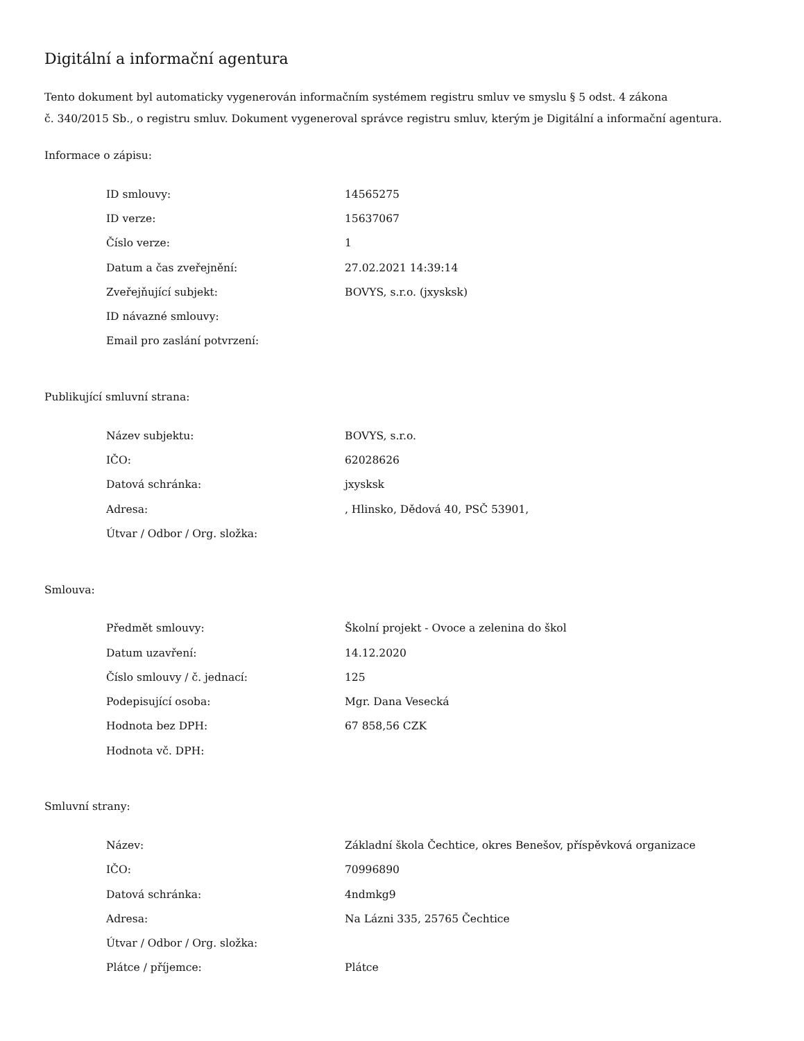Digitální a informační agentura
Tento dokument byl automaticky vygenerován informačním systémem registru smluv ve smyslu § 5 odst. 4 zákona
č. 340/2015 Sb., o registru smluv. Dokument vygeneroval správce registru smluv, kterým je Digitální a informační agentura.
Informace o zápisu:
| ID smlouvy: | 14565275 |
| ID verze: | 15637067 |
| Číslo verze: | 1 |
| Datum a čas zveřejnění: | 27.02.2021 14:39:14 |
| Zveřejňující subjekt: | BOVYS, s.r.o. (jxysksk) |
| ID návazné smlouvy: | |
| Email pro zaslání potvrzení: | |
Publikující smluvní strana:
| Název subjektu: | BOVYS, s.r.o. |
| IČO: | 62028626 |
| Datová schránka: | jxysksk |
| Adresa: | , Hlinsko, Dědová 40, PSČ 53901, |
| Útvar / Odbor / Org. složka: | |
Smlouva:
| Předmět smlouvy: | Školní projekt - Ovoce a zelenina do škol |
| Datum uzavření: | 14.12.2020 |
| Číslo smlouvy / č. jednací: | 125 |
| Podepisující osoba: | Mgr. Dana Vesecká |
| Hodnota bez DPH: | 67 858,56 CZK |
| Hodnota vč. DPH: | |
Smluvní strany:
| Název: | Základní škola Čechtice, okres Benešov, příspěvková organizace |
| IČO: | 70996890 |
| Datová schránka: | 4ndmkg9 |
| Adresa: | Na Lázni 335, 25765 Čechtice |
| Útvar / Odbor / Org. složka: | |
| Plátce / příjemce: | Plátce |